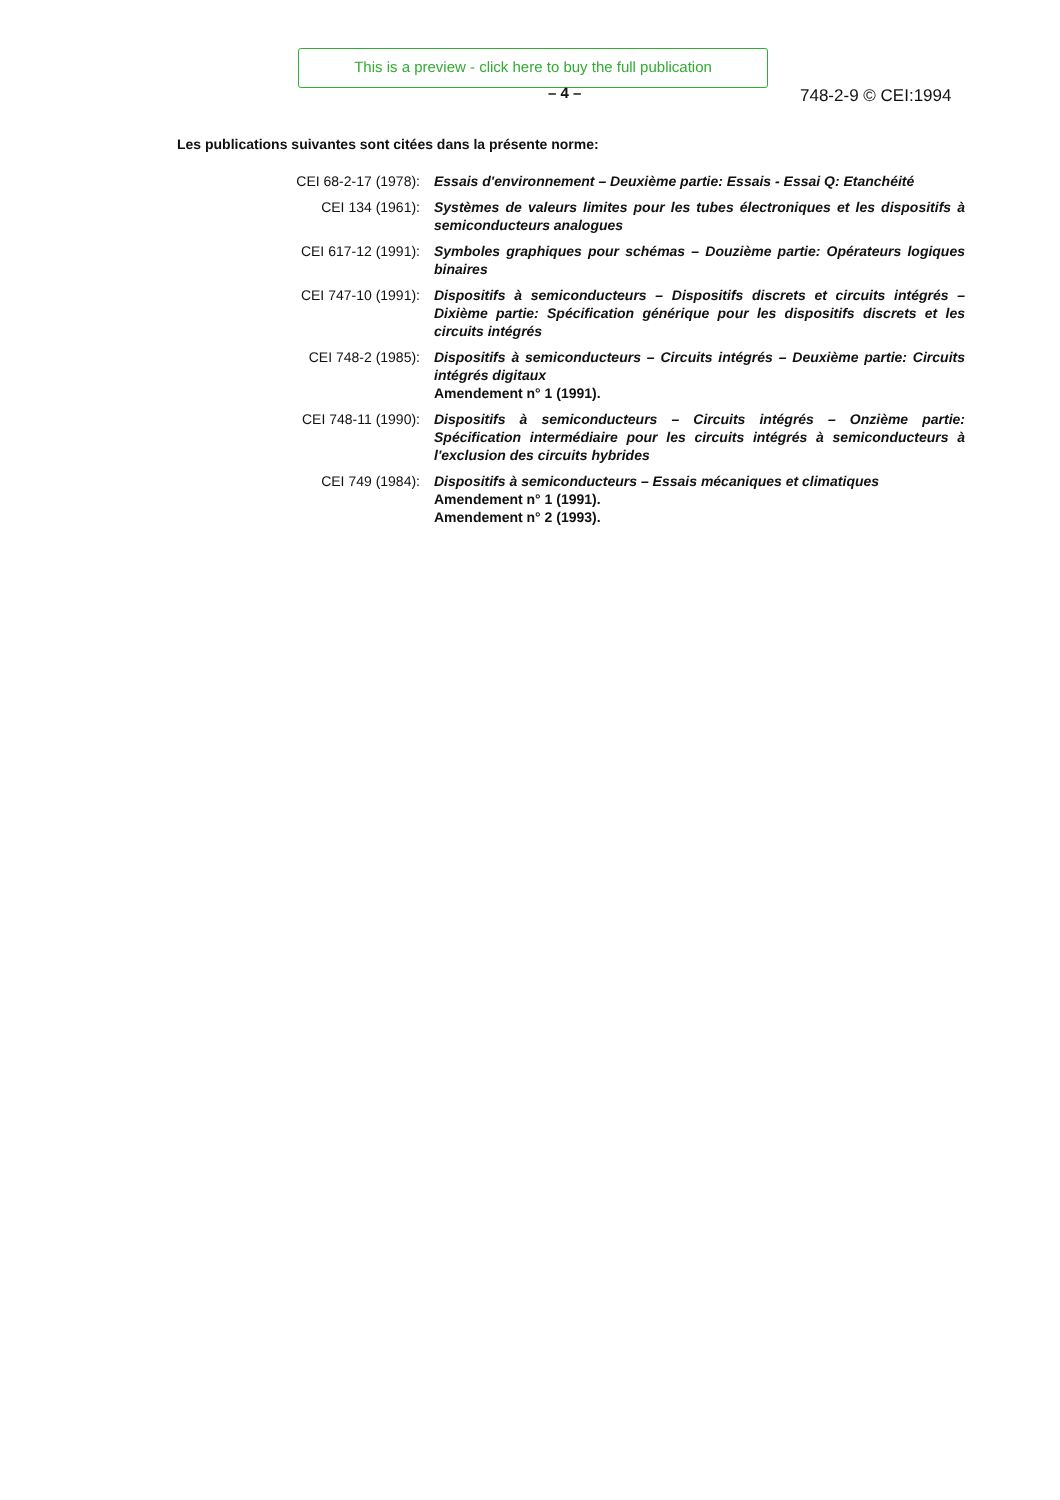This is a preview - click here to buy the full publication
– 4 – 748-2-9 © CEI:1994
Les publications suivantes sont citées dans la présente norme:
| CEI 68-2-17 (1978): | Essais d'environnement – Deuxième partie: Essais - Essai Q: Etanchéité |
| CEI 134 (1961): | Systèmes de valeurs limites pour les tubes électroniques et les dispositifs à semiconducteurs analogues |
| CEI 617-12 (1991): | Symboles graphiques pour schémas – Douzième partie: Opérateurs logiques binaires |
| CEI 747-10 (1991): | Dispositifs à semiconducteurs – Dispositifs discrets et circuits intégrés – Dixième partie: Spécification générique pour les dispositifs discrets et les circuits intégrés |
| CEI 748-2 (1985): | Dispositifs à semiconducteurs – Circuits intégrés – Deuxième partie: Circuits intégrés digitaux Amendement n° 1 (1991). |
| CEI 748-11 (1990): | Dispositifs à semiconducteurs – Circuits intégrés – Onzième partie: Spécification intermédiaire pour les circuits intégrés à semiconducteurs à l'exclusion des circuits hybrides |
| CEI 749 (1984): | Dispositifs à semiconducteurs – Essais mécaniques et climatiques Amendement n° 1 (1991). Amendement n° 2 (1993). |